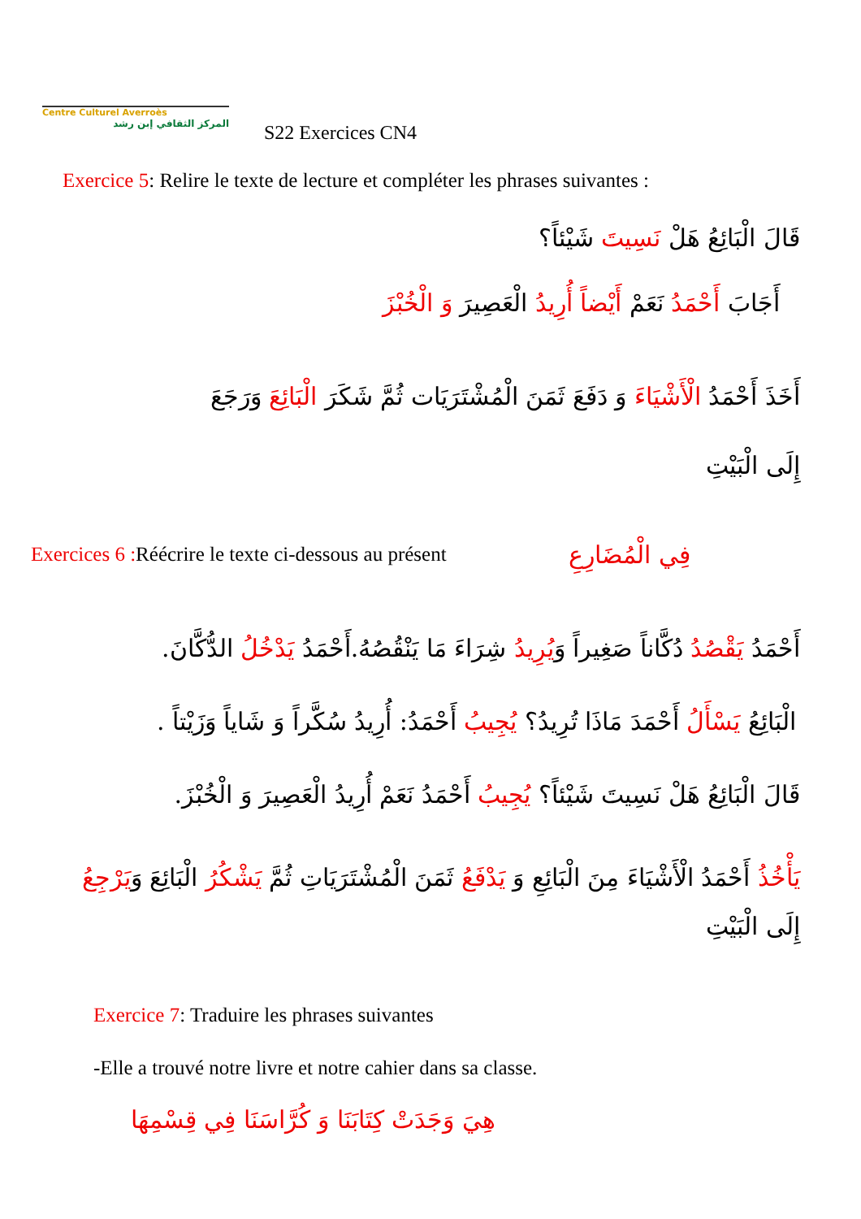Centre Culturel Averroès
المركز الثقافي إبن رشد
S22 Exercices CN4
Exercice 5: Relire le texte de lecture et compléter les phrases suivantes :
قَالَ الْبَائِعُ هَلْ نَسِيتَ شَيْئاً؟
أَجَابَ أَحْمَدُ نَعَمْ أَيْضاً أُرِيدُ الْعَصِيرَ وَ الْخُبْزَ
أَخَذَ أَحْمَدُ الْأَشْيَاءَ وَ دَفَعَ ثَمَنَ الْمُشْتَرَيَات ثُمَّ شَكَرَ الْبَائِعَ وَرَجَعَ
إِلَى الْبَيْتِ
Exercices 6 : Réécrire le texte ci-dessous au présent
فِي الْمُضَارِعِ
أَحْمَدُ يَقْصُدُ دُكَّاناً صَغِيراً وَيُرِيدُ شِرَاءَ مَا يَنْقُصُهُ.أَحْمَدُ يَدْخُلُ الدُّكَّانَ.
الْبَائِعُ يَسْأَلُ أَحْمَدَ مَاذَا تُرِيدُ؟ يُجِيبُ أَحْمَدُ: أُرِيدُ سُكَّراً وَ شَاياً وَزَيْتاً .
قَالَ الْبَائِعُ هَلْ نَسِيتَ شَيْئاً؟ يُجِيبُ أَحْمَدُ نَعَمْ أُرِيدُ الْعَصِيرَ وَ الْخُبْزَ.
يَأْخُذُ أَحْمَدُ الْأَشْيَاءَ مِنَ الْبَائِعِ وَ يَدْفَعُ ثَمَنَ الْمُشْتَرَيَاتِ ثُمَّ يَشْكُرُ الْبَائِعَ وَيَرْجِعُ إِلَى الْبَيْتِ
Exercice 7: Traduire les phrases suivantes
-Elle a trouvé notre livre et notre cahier dans sa classe.
هِيَ وَجَدَتْ كِتَابَنَا وَ كُرَّاسَنَا فِي قِسْمِهَا